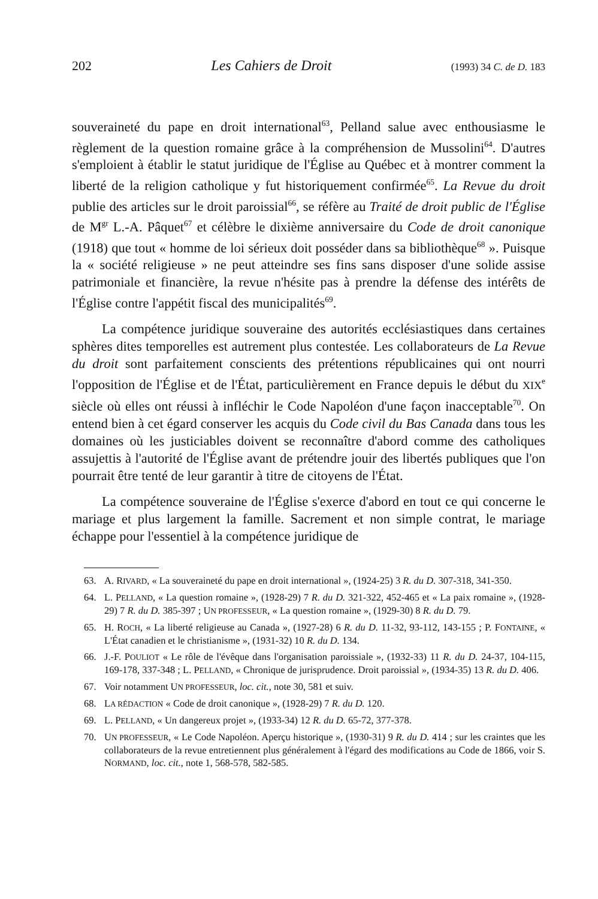202 Les Cahiers de Droit (1993) 34 C. de D. 183
souveraineté du pape en droit international<sup>63</sup>, Pelland salue avec enthousiasme le règlement de la question romaine grâce à la compréhension de Mussolini<sup>64</sup>. D'autres s'emploient à établir le statut juridique de l'Église au Québec et à montrer comment la liberté de la religion catholique y fut historiquement confirmée<sup>65</sup>. La Revue du droit publie des articles sur le droit paroissial<sup>66</sup>, se réfère au Traité de droit public de l'Église de M<sup>gr</sup> L.-A. Pâquet<sup>67</sup> et célèbre le dixième anniversaire du Code de droit canonique (1918) que tout « homme de loi sérieux doit posséder dans sa bibliothèque<sup>68</sup> ». Puisque la « société religieuse » ne peut atteindre ses fins sans disposer d'une solide assise patrimoniale et financière, la revue n'hésite pas à prendre la défense des intérêts de l'Église contre l'appétit fiscal des municipalités<sup>69</sup>.
La compétence juridique souveraine des autorités ecclésiastiques dans certaines sphères dites temporelles est autrement plus contestée. Les collaborateurs de La Revue du droit sont parfaitement conscients des prétentions républicaines qui ont nourri l'opposition de l'Église et de l'État, particulièrement en France depuis le début du XIX<sup>e</sup> siècle où elles ont réussi à infléchir le Code Napoléon d'une façon inacceptable<sup>70</sup>. On entend bien à cet égard conserver les acquis du Code civil du Bas Canada dans tous les domaines où les justiciables doivent se reconnaître d'abord comme des catholiques assujettis à l'autorité de l'Église avant de prétendre jouir des libertés publiques que l'on pourrait être tenté de leur garantir à titre de citoyens de l'État.
La compétence souveraine de l'Église s'exerce d'abord en tout ce qui concerne le mariage et plus largement la famille. Sacrement et non simple contrat, le mariage échappe pour l'essentiel à la compétence juridique de
63. A. RIVARD, « La souveraineté du pape en droit international », (1924-25) 3 R. du D. 307-318, 341-350.
64. L. PELLAND, « La question romaine », (1928-29) 7 R. du D. 321-322, 452-465 et « La paix romaine », (1928-29) 7 R. du D. 385-397 ; UN PROFESSEUR, « La question romaine », (1929-30) 8 R. du D. 79.
65. H. ROCH, « La liberté religieuse au Canada », (1927-28) 6 R. du D. 11-32, 93-112, 143-155 ; P. FONTAINE, « L'État canadien et le christianisme », (1931-32) 10 R. du D. 134.
66. J.-F. POULIOT « Le rôle de l'évêque dans l'organisation paroissiale », (1932-33) 11 R. du D. 24-37, 104-115, 169-178, 337-348 ; L. PELLAND, « Chronique de jurisprudence. Droit paroissial », (1934-35) 13 R. du D. 406.
67. Voir notamment UN PROFESSEUR, loc. cit., note 30, 581 et suiv.
68. LA RÉDACTION « Code de droit canonique », (1928-29) 7 R. du D. 120.
69. L. PELLAND, « Un dangereux projet », (1933-34) 12 R. du D. 65-72, 377-378.
70. UN PROFESSEUR, « Le Code Napoléon. Aperçu historique », (1930-31) 9 R. du D. 414 ; sur les craintes que les collaborateurs de la revue entretiennent plus généralement à l'égard des modifications au Code de 1866, voir S. NORMAND, loc. cit., note 1, 568-578, 582-585.